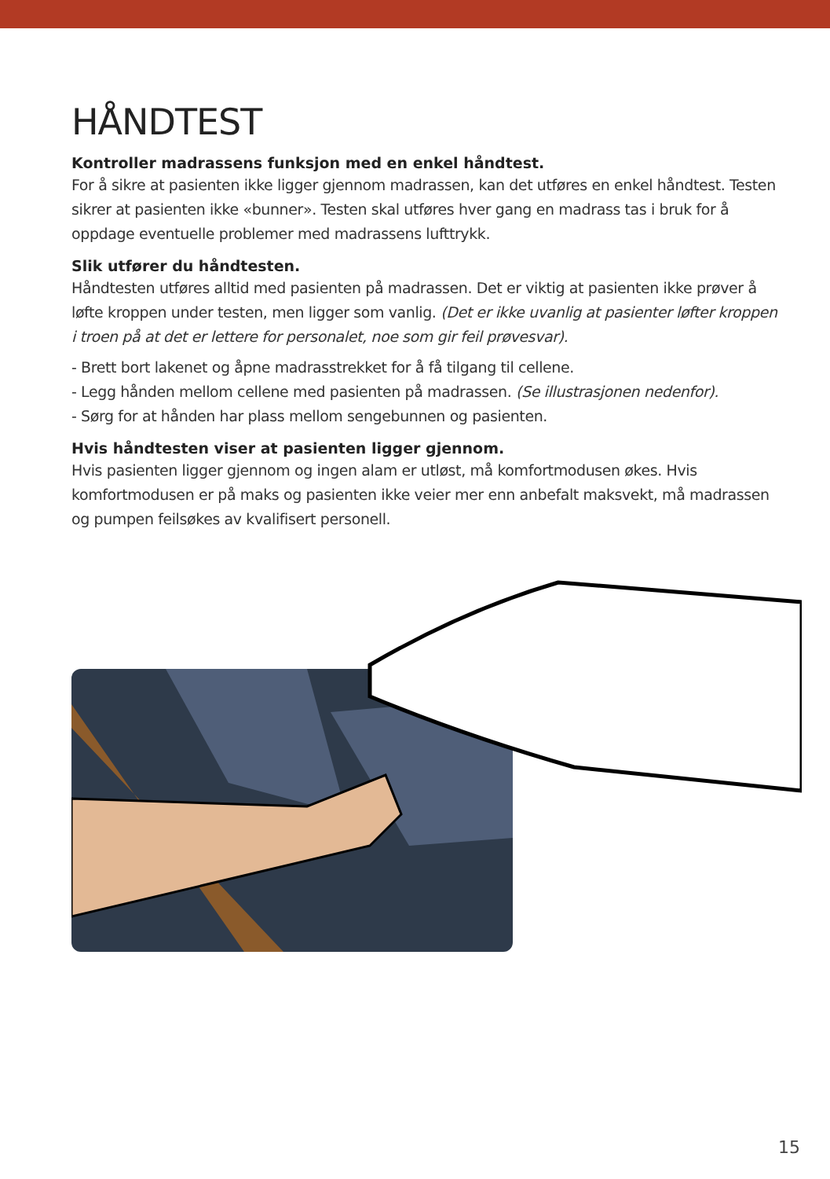HÅNDTEST
Kontroller madrassens funksjon med en enkel håndtest.
For å sikre at pasienten ikke ligger gjennom madrassen, kan det utføres en enkel håndtest. Testen sikrer at pasienten ikke «bunner». Testen skal utføres hver gang en madrass tas i bruk for å oppdage eventuelle problemer med madrassens lufttrykk.
Slik utfører du håndtesten.
Håndtesten utføres alltid med pasienten på madrassen. Det er viktig at pasienten ikke prøver å løfte kroppen under testen, men ligger som vanlig. (Det er ikke uvanlig at pasienter løfter kroppen i troen på at det er lettere for personalet, noe som gir feil prøvesvar).
- Brett bort lakenet og åpne madrasstrekket for å få tilgang til cellene.
- Legg hånden mellom cellene med pasienten på madrassen. (Se illustrasjonen nedenfor).
- Sørg for at hånden har plass mellom sengebunnen og pasienten.
Hvis håndtesten viser at pasienten ligger gjennom.
Hvis pasienten ligger gjennom og ingen alam er utløst, må komfortmodusen økes. Hvis komfortmodusen er på maks og pasienten ikke veier mer enn anbefalt maksvekt, må madrassen og pumpen feilsøkes av kvalifisert personell.
15